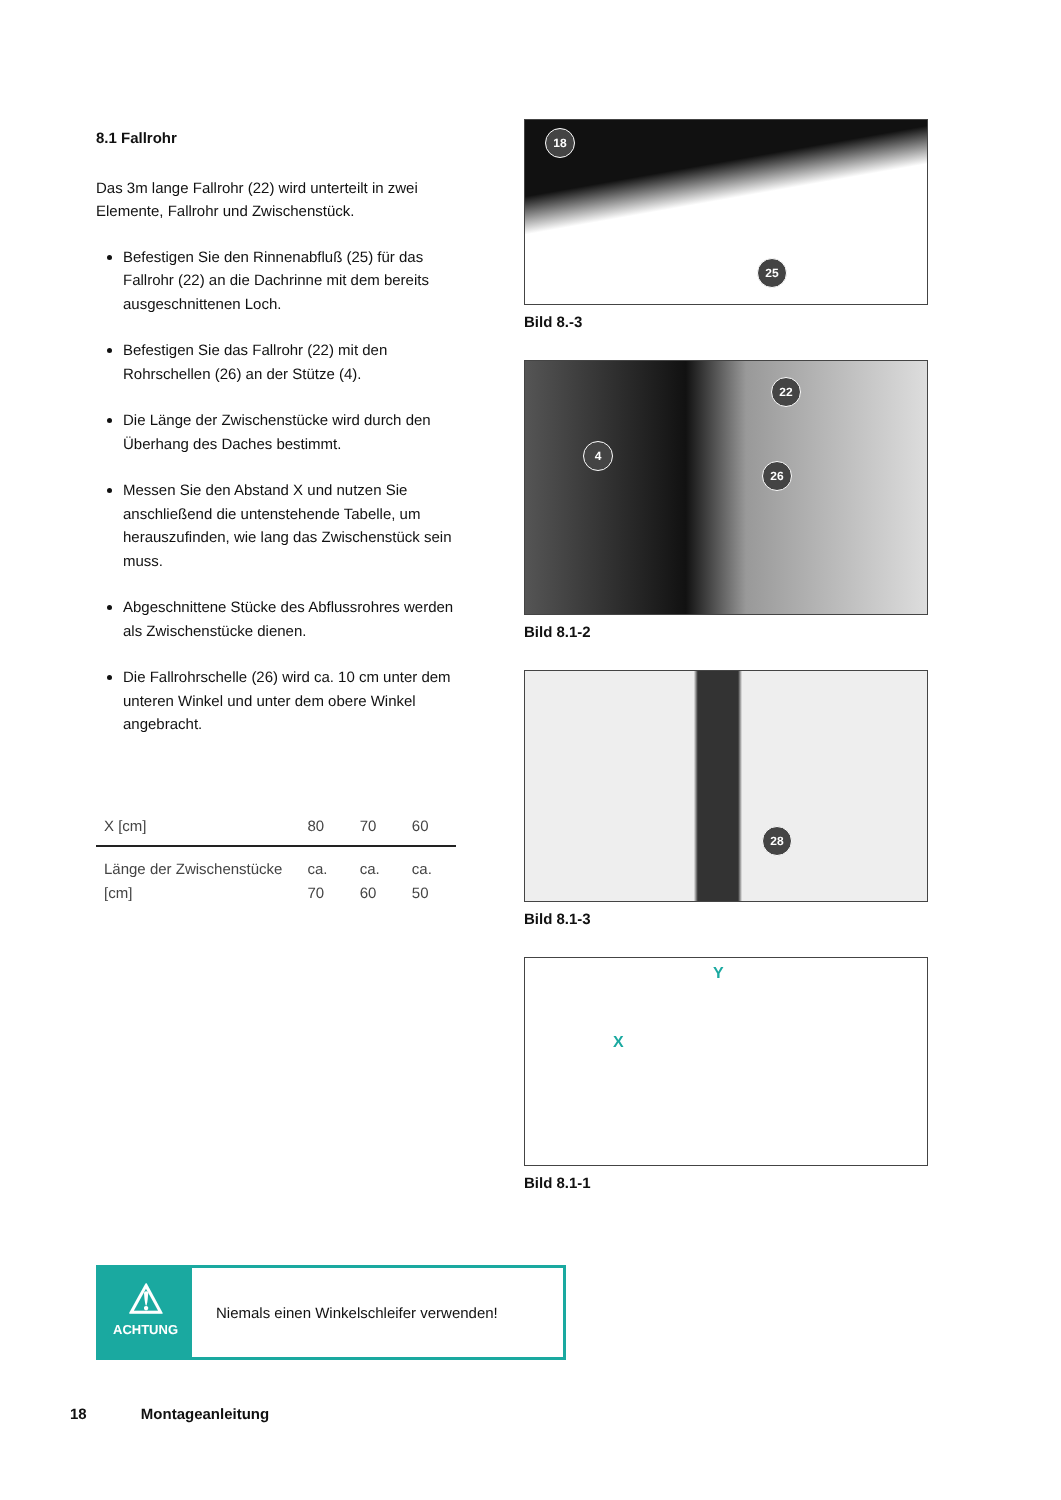8.1 Fallrohr
Das 3m lange Fallrohr (22) wird unterteilt in zwei Elemente, Fallrohr und Zwischenstück.
Befestigen Sie den Rinnenabfluß (25) für das Fallrohr (22) an die Dachrinne mit dem bereits ausgeschnittenen Loch.
Befestigen Sie das Fallrohr (22) mit den Rohrschellen (26) an der Stütze (4).
Die Länge der Zwischenstücke wird durch den Überhang des Daches bestimmt.
Messen Sie den Abstand X und nutzen Sie anschließend die untenstehende Tabelle, um herauszufinden, wie lang das Zwischenstück sein muss.
Abgeschnittene Stücke des Abflussrohres werden als Zwischenstücke dienen.
Die Fallrohrschelle (26) wird ca. 10 cm unter dem unteren Winkel und unter dem obere Winkel angebracht.
| X [cm] | 80 | 70 | 60 |
| --- | --- | --- | --- |
| Länge der Zwischenstücke [cm] | ca. 70 | ca. 60 | ca. 50 |
18
25
Bild 8.-3
4
22
26
Bild 8.1-2
28
Bild 8.1-3
Y
X
Bild 8.1-1
⚠
ACHTUNG
Niemals einen Winkelschleifer verwenden!
18 Montageanleitung